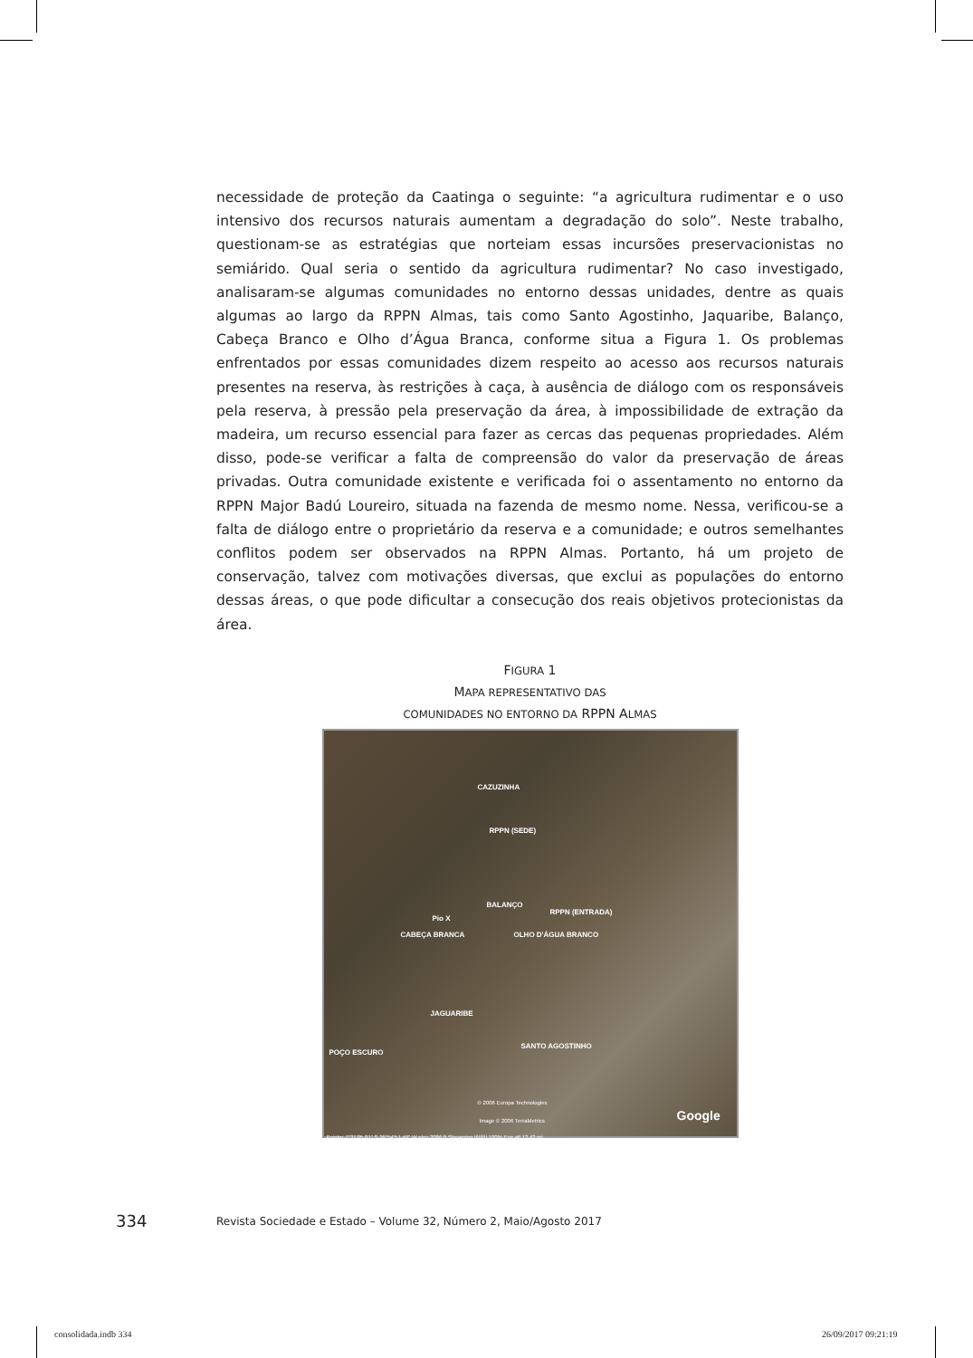necessidade de proteção da Caatinga o seguinte: “a agricultura rudimentar e o uso intensivo dos recursos naturais aumentam a degradação do solo”. Neste trabalho, questionam-se as estratégias que norteiam essas incursões preservacionistas no semiárido. Qual seria o sentido da agricultura rudimentar? No caso investigado, analisaram-se algumas comunidades no entorno dessas unidades, dentre as quais algumas ao largo da RPPN Almas, tais como Santo Agostinho, Jaquaribe, Balanço, Cabeça Branco e Olho d’Água Branca, conforme situa a Figura 1. Os problemas enfrentados por essas comunidades dizem respeito ao acesso aos recursos naturais presentes na reserva, às restrições à caça, à ausência de diálogo com os responsáveis pela reserva, à pressão pela preservação da área, à impossibilidade de extração da madeira, um recurso essencial para fazer as cercas das pequenas propriedades. Além disso, pode-se verificar a falta de compreensão do valor da preservação de áreas privadas. Outra comunidade existente e verificada foi o assentamento no entorno da RPPN Major Badú Loureiro, situada na fazenda de mesmo nome. Nessa, verificou-se a falta de diálogo entre o proprietário da reserva e a comunidade; e outros semelhantes conflitos podem ser observados na RPPN Almas. Portanto, há um projeto de conservação, talvez com motivações diversas, que exclui as populações do entorno dessas áreas, o que pode dificultar a consecução dos reais objetivos protecionistas da área.
FIGURA 1
MAPA REPRESENTATIVO DAS
COMUNIDADES NO ENTORNO DA RPPN ALMAS
CAZUZINHA
RPPN (SEDE)
BALANÇO
RPPN (ENTRADA)
Pio X
CABEÇA BRANCA OLHO D'ÁGUA BRANCO
JAGUARIBE
POÇO ESCURO
SANTO AGOSTINHO
© 2006 Europa Technologies
Image © 2006 TerraMetrics Google
Pointer 7°31'05.01" S 36°54'51.49" W elev 2086 ft Streaming ||||||||| 100% Eye alt 12.42 mi
334
Revista Sociedade e Estado – Volume 32, Número 2, Maio/Agosto 2017
consolidada.indb 334 26/09/2017 09:21:19